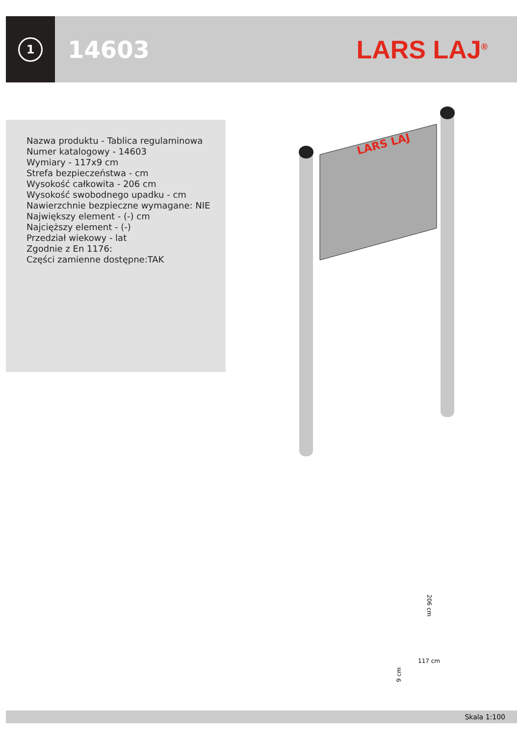1
14603 LARS LAJ<sup>®</sup>
Nazwa produktu - Tablica regulaminowa
Numer katalogowy - 14603
Wymiary - 117x9 cm
Strefa bezpieczeństwa - cm
Wysokość całkowita - 206 cm
Wysokość swobodnego upadku - cm
Nawierzchnie bezpieczne wymagane: NIE
Największy element - (-) cm
Najcięższy element - (-)
Przedział wiekowy - lat
Zgodnie z En 1176:
Części zamienne dostępne:TAK
LARS LAJ
206 cm
117 cm
9 cm
Skala 1:100